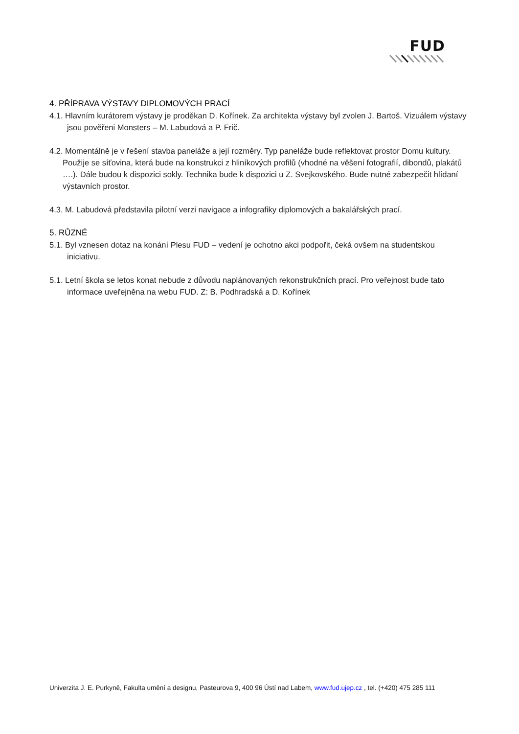FUD
4. PŘÍPRAVA VÝSTAVY DIPLOMOVÝCH PRACÍ
4.1. Hlavním kurátorem výstavy je proděkan D. Kořínek. Za architekta výstavy byl zvolen J. Bartoš. Vizuálem výstavy jsou pověřeni Monsters – M. Labudová a P. Frič.
4.2. Momentálně je v řešení stavba paneláže a její rozměry. Typ paneláže bude reflektovat prostor Domu kultury. Použije se síťovina, která bude na konstrukci z hliníkových profilů (vhodné na věšení fotografií, dibondů, plakátů ….). Dále budou k dispozici sokly. Technika bude k dispozici u Z. Svejkovského. Bude nutné zabezpečit hlídaní výstavních prostor.
4.3. M. Labudová představila pilotní verzi navigace a infografiky diplomových a bakalářských prací.
5. RŮZNÉ
5.1. Byl vznesen dotaz na konání Plesu FUD – vedení je ochotno akci podpořit, čeká ovšem na studentskou iniciativu.
5.1. Letní škola se letos konat nebude z důvodu naplánovaných rekonstrukčních prací. Pro veřejnost bude tato informace uveřejněna na webu FUD. Z: B. Podhradská a D. Kořínek
Univerzita J. E. Purkyně, Fakulta umění a designu, Pasteurova 9, 400 96 Ústí nad Labem, www.fud.ujep.cz , tel. (+420) 475 285 111